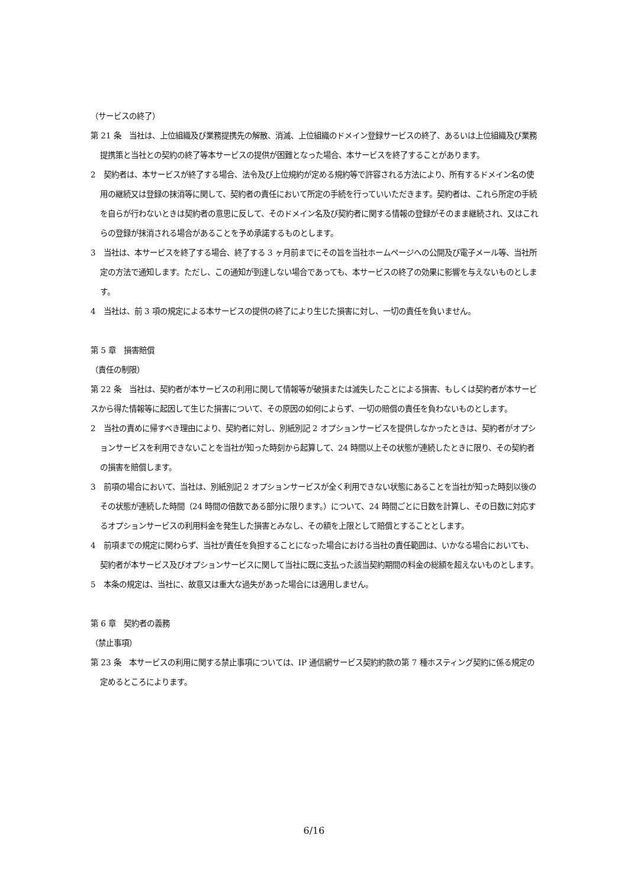（サービスの終了）
第 21 条　当社は、上位組織及び業務提携先の解散、消滅、上位組織のドメイン登録サービスの終了、あるいは上位組織及び業務提携策と当社との契約の終了等本サービスの提供が困難となった場合、本サービスを終了することがあります。
2　契約者は、本サービスが終了する場合、法令及び上位規約が定める規約等で許容される方法により、所有するドメイン名の使用の継続又は登録の抹消等に関して、契約者の責任において所定の手続を行っていいただきます。契約者は、これら所定の手続を自らが行わないときは契約者の意思に反して、そのドメイン名及び契約者に関する情報の登録がそのまま継続され、又はこれらの登録が抹消される場合があることを予め承諾するものとします。
3　当社は、本サービスを終了する場合、終了する 3 ヶ月前までにその旨を当社ホームページへの公開及び電子メール等、当社所定の方法で通知します。ただし、この通知が到達しない場合であっても、本サービスの終了の効果に影響を与えないものとします。
4　当社は、前 3 項の規定による本サービスの提供の終了により生じた損害に対し、一切の責任を負いません。
第 5 章　損害賠償
（責任の制限）
第 22 条　当社は、契約者が本サービスの利用に関して情報等が破損または滅失したことによる損害、もしくは契約者が本サービスから得た情報等に起因して生じた損害について、その原因の如何によらず、一切の賠償の責任を負わないものとします。
2　当社の責めに帰すべき理由により、契約者に対し、別紙別記 2 オプションサービスを提供しなかったときは、契約者がオプションサービスを利用できないことを当社が知った時刻から起算して、24 時間以上その状態が連続したときに限り、その契約者の損害を賠償します。
3　前項の場合において、当社は、別紙別記 2 オプションサービスが全く利用できない状態にあることを当社が知った時刻以後のその状態が連続した時間（24 時間の倍数である部分に限ります。）について、24 時間ごとに日数を計算し、その日数に対応するオプションサービスの利用料金を発生した損害とみなし、その額を上限として賠償とすることとします。
4　前項までの規定に関わらず、当社が責任を負担することになった場合における当社の責任範囲は、いかなる場合においても、契約者が本サービス及びオプションサービスに関して当社に既に支払った該当契約期間の料金の総額を超えないものとします。
5　本条の規定は、当社に、故意又は重大な過失があった場合には適用しません。
第 6 章　契約者の義務
（禁止事項）
第 23 条　本サービスの利用に関する禁止事項については、IP 通信網サービス契約約款の第 7 種ホスティング契約に係る規定の定めるところによります。
6/16